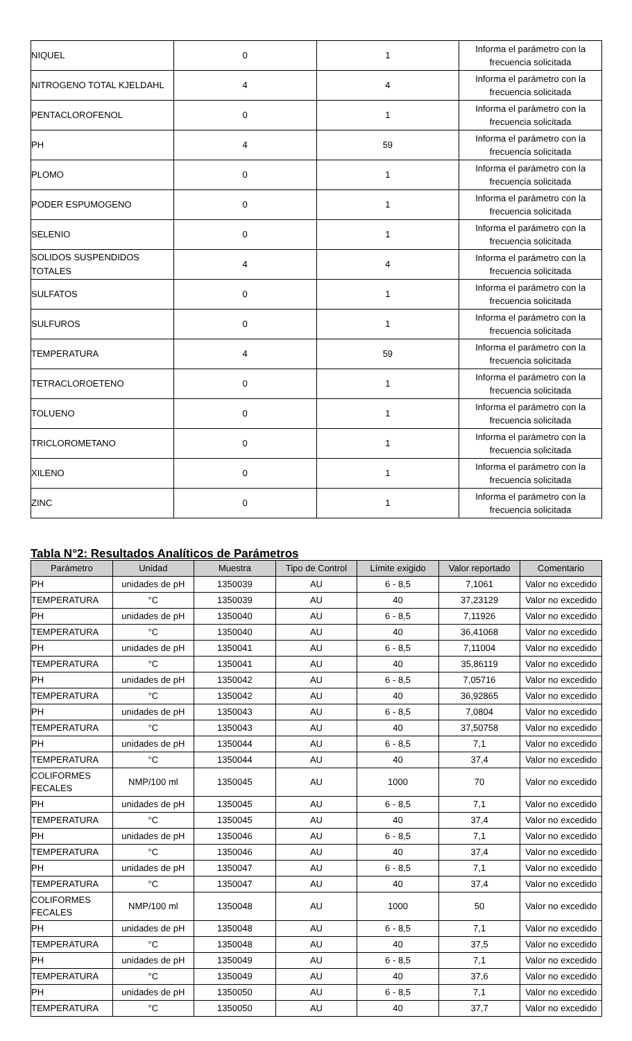| NIQUEL | 0 | 1 | Informa el parámetro con la frecuencia solicitada |
| NITROGENO TOTAL KJELDAHL | 4 | 4 | Informa el parámetro con la frecuencia solicitada |
| PENTACLOROFENOL | 0 | 1 | Informa el parámetro con la frecuencia solicitada |
| PH | 4 | 59 | Informa el parámetro con la frecuencia solicitada |
| PLOMO | 0 | 1 | Informa el parámetro con la frecuencia solicitada |
| PODER ESPUMOGENO | 0 | 1 | Informa el parámetro con la frecuencia solicitada |
| SELENIO | 0 | 1 | Informa el parámetro con la frecuencia solicitada |
| SOLIDOS SUSPENDIDOS TOTALES | 4 | 4 | Informa el parámetro con la frecuencia solicitada |
| SULFATOS | 0 | 1 | Informa el parámetro con la frecuencia solicitada |
| SULFUROS | 0 | 1 | Informa el parámetro con la frecuencia solicitada |
| TEMPERATURA | 4 | 59 | Informa el parámetro con la frecuencia solicitada |
| TETRACLOROETENO | 0 | 1 | Informa el parámetro con la frecuencia solicitada |
| TOLUENO | 0 | 1 | Informa el parámetro con la frecuencia solicitada |
| TRICLOROMETANO | 0 | 1 | Informa el parámetro con la frecuencia solicitada |
| XILENO | 0 | 1 | Informa el parámetro con la frecuencia solicitada |
| ZINC | 0 | 1 | Informa el parámetro con la frecuencia solicitada |
Tabla N°2: Resultados Analíticos de Parámetros
| Parámetro | Unidad | Muestra | Tipo de Control | Límite exigido | Valor reportado | Comentario |
| --- | --- | --- | --- | --- | --- | --- |
| PH | unidades de pH | 1350039 | AU | 6 - 8,5 | 7,1061 | Valor no excedido |
| TEMPERATURA | °C | 1350039 | AU | 40 | 37,23129 | Valor no excedido |
| PH | unidades de pH | 1350040 | AU | 6 - 8,5 | 7,11926 | Valor no excedido |
| TEMPERATURA | °C | 1350040 | AU | 40 | 36,41068 | Valor no excedido |
| PH | unidades de pH | 1350041 | AU | 6 - 8,5 | 7,11004 | Valor no excedido |
| TEMPERATURA | °C | 1350041 | AU | 40 | 35,86119 | Valor no excedido |
| PH | unidades de pH | 1350042 | AU | 6 - 8,5 | 7,05716 | Valor no excedido |
| TEMPERATURA | °C | 1350042 | AU | 40 | 36,92865 | Valor no excedido |
| PH | unidades de pH | 1350043 | AU | 6 - 8,5 | 7,0804 | Valor no excedido |
| TEMPERATURA | °C | 1350043 | AU | 40 | 37,50758 | Valor no excedido |
| PH | unidades de pH | 1350044 | AU | 6 - 8,5 | 7,1 | Valor no excedido |
| TEMPERATURA | °C | 1350044 | AU | 40 | 37,4 | Valor no excedido |
| COLIFORMES FECALES | NMP/100 ml | 1350045 | AU | 1000 | 70 | Valor no excedido |
| PH | unidades de pH | 1350045 | AU | 6 - 8,5 | 7,1 | Valor no excedido |
| TEMPERATURA | °C | 1350045 | AU | 40 | 37,4 | Valor no excedido |
| PH | unidades de pH | 1350046 | AU | 6 - 8,5 | 7,1 | Valor no excedido |
| TEMPERATURA | °C | 1350046 | AU | 40 | 37,4 | Valor no excedido |
| PH | unidades de pH | 1350047 | AU | 6 - 8,5 | 7,1 | Valor no excedido |
| TEMPERATURA | °C | 1350047 | AU | 40 | 37,4 | Valor no excedido |
| COLIFORMES FECALES | NMP/100 ml | 1350048 | AU | 1000 | 50 | Valor no excedido |
| PH | unidades de pH | 1350048 | AU | 6 - 8,5 | 7,1 | Valor no excedido |
| TEMPERATURA | °C | 1350048 | AU | 40 | 37,5 | Valor no excedido |
| PH | unidades de pH | 1350049 | AU | 6 - 8,5 | 7,1 | Valor no excedido |
| TEMPERATURA | °C | 1350049 | AU | 40 | 37,6 | Valor no excedido |
| PH | unidades de pH | 1350050 | AU | 6 - 8,5 | 7,1 | Valor no excedido |
| TEMPERATURA | °C | 1350050 | AU | 40 | 37,7 | Valor no excedido |